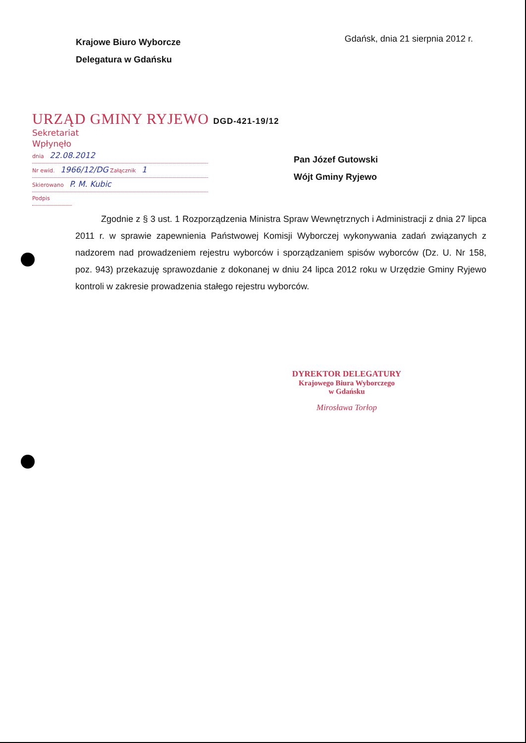Krajowe Biuro Wyborcze
Delegatura w Gdańsku
Gdańsk, dnia 21 sierpnia 2012 r.
URZĄD GMINY RYJEWO DGD-421-19/12
Sekretariat
Wpłynęło
dnia 22.08.2012
Nr ewid. 1966/12/DG Załącznik 1
Skierowano P. M. Kubic
Podpis
Pan Józef Gutowski
Wójt Gminy Ryjewo
Zgodnie z § 3 ust. 1 Rozporządzenia Ministra Spraw Wewnętrznych i Administracji z dnia 27 lipca 2011 r. w sprawie zapewnienia Państwowej Komisji Wyborczej wykonywania zadań związanych z nadzorem nad prowadzeniem rejestru wyborców i sporządzaniem spisów wyborców (Dz. U. Nr 158, poz. 943) przekazuję sprawozdanie z dokonanej w dniu 24 lipca 2012 roku w Urzędzie Gminy Ryjewo kontroli w zakresie prowadzenia stałego rejestru wyborców.
DYREKTOR DELEGATURY
Krajowego Biura Wyborczego
w Gdańsku
Mirosława Torłop